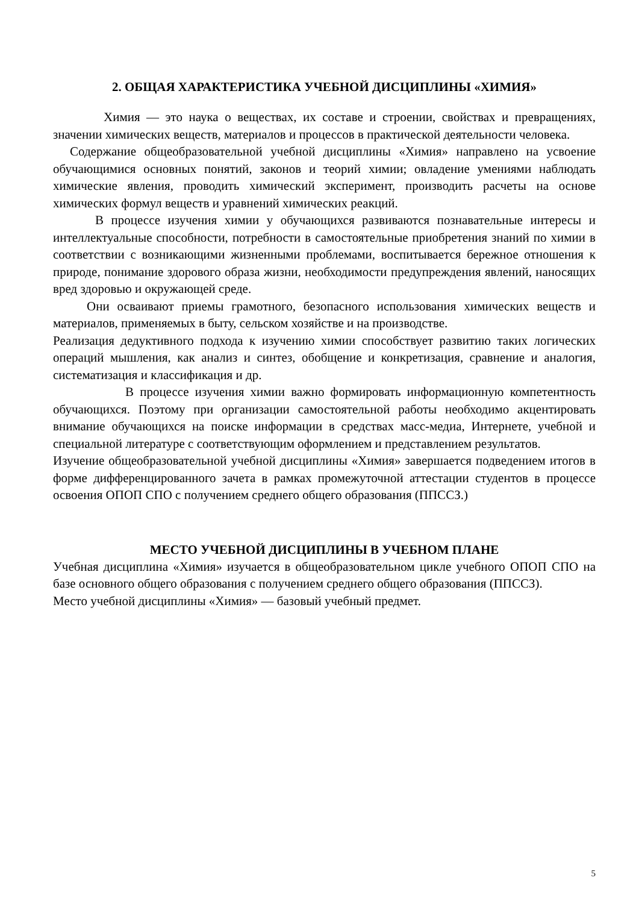2. ОБЩАЯ ХАРАКТЕРИСТИКА УЧЕБНОЙ ДИСЦИПЛИНЫ «ХИМИЯ»
Химия — это наука о веществах, их составе и строении, свойствах и превращениях, значении химических веществ, материалов и процессов в практической деятельности человека.
Содержание общеобразовательной учебной дисциплины «Химия» направлено на усвоение обучающимися основных понятий, законов и теорий химии; овладение умениями наблюдать химические явления, проводить химический эксперимент, производить расчеты на основе химических формул веществ и уравнений химических реакций.
В процессе изучения химии у обучающихся развиваются познавательные интересы и интеллектуальные способности, потребности в самостоятельные приобретения знаний по химии в соответствии с возникающими жизненными проблемами, воспитывается бережное отношения к природе, понимание здорового образа жизни, необходимости предупреждения явлений, наносящих вред здоровью и окружающей среде.
Они осваивают приемы грамотного, безопасного использования химических веществ и материалов, применяемых в быту, сельском хозяйстве и на производстве.
Реализация дедуктивного подхода к изучению химии способствует развитию таких логических операций мышления, как анализ и синтез, обобщение и конкретизация, сравнение и аналогия, систематизация и классификация и др.
В процессе изучения химии важно формировать информационную компетентность обучающихся. Поэтому при организации самостоятельной работы необходимо акцентировать внимание обучающихся на поиске информации в средствах масс-медиа, Интернете, учебной и специальной литературе с соответствующим оформлением и представлением результатов.
Изучение общеобразовательной учебной дисциплины «Химия» завершается подведением итогов в форме дифференцированного зачета в рамках промежуточной аттестации студентов в процессе освоения ОПОП СПО с получением среднего общего образования (ППССЗ.)
МЕСТО УЧЕБНОЙ ДИСЦИПЛИНЫ В УЧЕБНОМ ПЛАНЕ
Учебная дисциплина «Химия» изучается в общеобразовательном цикле учебного ОПОП СПО на базе основного общего образования с получением среднего общего образования (ППССЗ).
Место учебной дисциплины «Химия» — базовый учебный предмет.
5